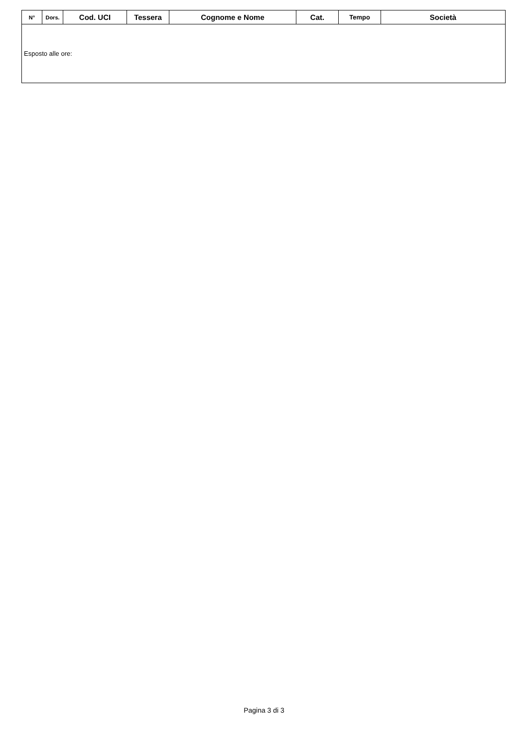| N° | Dors. | Cod. UCI | Tessera | Cognome e Nome | Cat. | Tempo | Società |
| --- | --- | --- | --- | --- | --- | --- | --- |
| Esposto alle ore: | | | | | | | |
Pagina 3 di 3